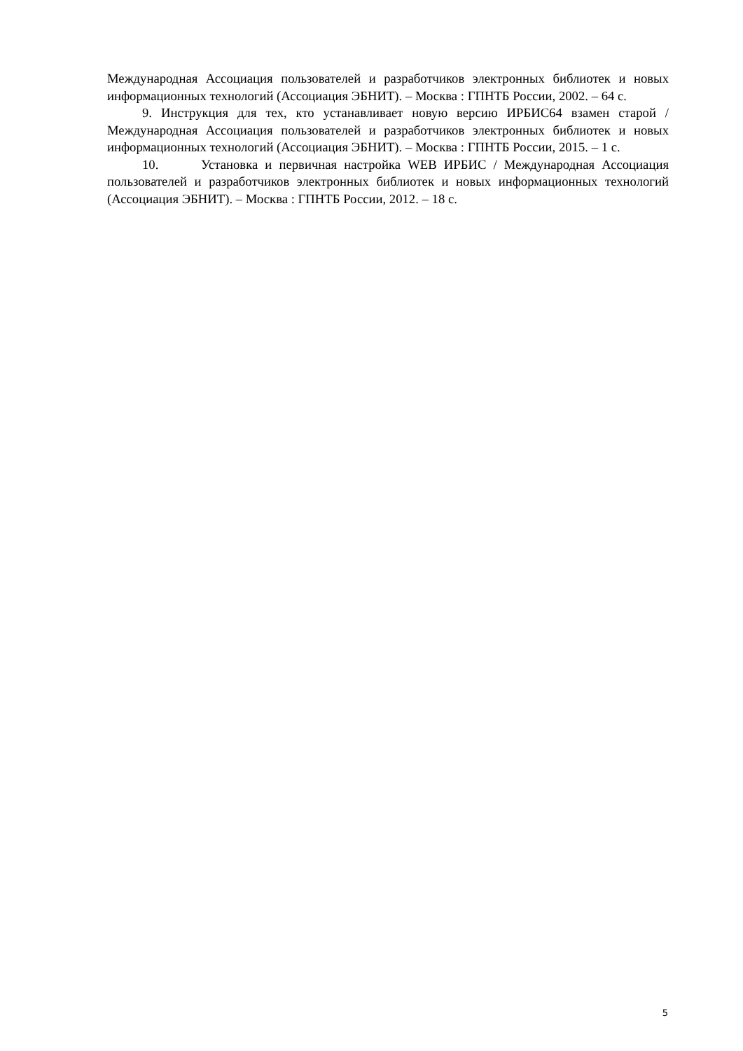Международная Ассоциация пользователей и разработчиков электронных библиотек и новых информационных технологий (Ассоциация ЭБНИТ). – Москва : ГПНТБ России, 2002. – 64 с.
9. Инструкция для тех, кто устанавливает новую версию ИРБИС64 взамен старой / Международная Ассоциация пользователей и разработчиков электронных библиотек и новых информационных технологий (Ассоциация ЭБНИТ). – Москва : ГПНТБ России, 2015. – 1 с.
10. Установка и первичная настройка WEB ИРБИС / Международная Ассоциация пользователей и разработчиков электронных библиотек и новых информационных технологий (Ассоциация ЭБНИТ). – Москва : ГПНТБ России, 2012. – 18 с.
5